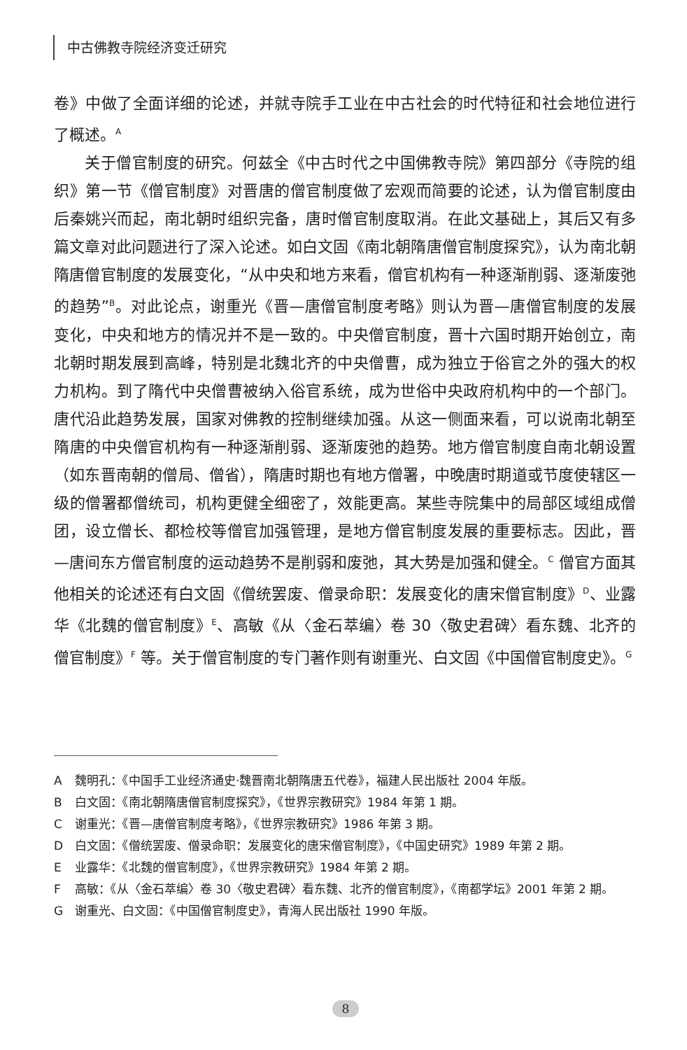中古佛教寺院经济变迁研究
卷》中做了全面详细的论述，并就寺院手工业在中古社会的时代特征和社会地位进行了概述。<sup>A</sup>
关于僧官制度的研究。何兹全《中古时代之中国佛教寺院》第四部分《寺院的组织》第一节《僧官制度》对晋唐的僧官制度做了宏观而简要的论述，认为僧官制度由后秦姚兴而起，南北朝时组织完备，唐时僧官制度取消。在此文基础上，其后又有多篇文章对此问题进行了深入论述。如白文固《南北朝隋唐僧官制度探究》，认为南北朝隋唐僧官制度的发展变化，“从中央和地方来看，僧官机构有一种逐渐削弱、逐渐废弛的趋势”<sup>B</sup>。对此论点，谢重光《晋—唐僧官制度考略》则认为晋—唐僧官制度的发展变化，中央和地方的情况并不是一致的。中央僧官制度，晋十六国时期开始创立，南北朝时期发展到高峰，特别是北魏北齐的中央僧曹，成为独立于俗官之外的强大的权力机构。到了隋代中央僧曹被纳入俗官系统，成为世俗中央政府机构中的一个部门。唐代沿此趋势发展，国家对佛教的控制继续加强。从这一侧面来看，可以说南北朝至隋唐的中央僧官机构有一种逐渐削弱、逐渐废弛的趋势。地方僧官制度自南北朝设置（如东晋南朝的僧局、僧省），隋唐时期也有地方僧署，中晚唐时期道或节度使辖区一级的僧署都僧统司，机构更健全细密了，效能更高。某些寺院集中的局部区域组成僧团，设立僧长、都检校等僧官加强管理，是地方僧官制度发展的重要标志。因此，晋—唐间东方僧官制度的运动趋势不是削弱和废弛，其大势是加强和健全。<sup>C</sup> 僧官方面其他相关的论述还有白文固《僧统罢废、僧录命职：发展变化的唐宋僧官制度》<sup>D</sup>、业露华《北魏的僧官制度》<sup>E</sup>、高敏《从〈金石萃编〉卷 30〈敬史君碑〉看东魏、北齐的僧官制度》<sup>F</sup> 等。关于僧官制度的专门著作则有谢重光、白文固《中国僧官制度史》。<sup>G</sup>
A魏明孔：《中国手工业经济通史·魏晋南北朝隋唐五代卷》，福建人民出版社 2004 年版。
B白文固：《南北朝隋唐僧官制度探究》，《世界宗教研究》1984 年第 1 期。
C谢重光：《晋—唐僧官制度考略》，《世界宗教研究》1986 年第 3 期。
D白文固：《僧统罢废、僧录命职：发展变化的唐宋僧官制度》，《中国史研究》1989 年第 2 期。
E业露华：《北魏的僧官制度》，《世界宗教研究》1984 年第 2 期。
F高敏：《从〈金石萃编〉卷 30〈敬史君碑〉看东魏、北齐的僧官制度》，《南都学坛》2001 年第 2 期。
G谢重光、白文固：《中国僧官制度史》，青海人民出版社 1990 年版。
8